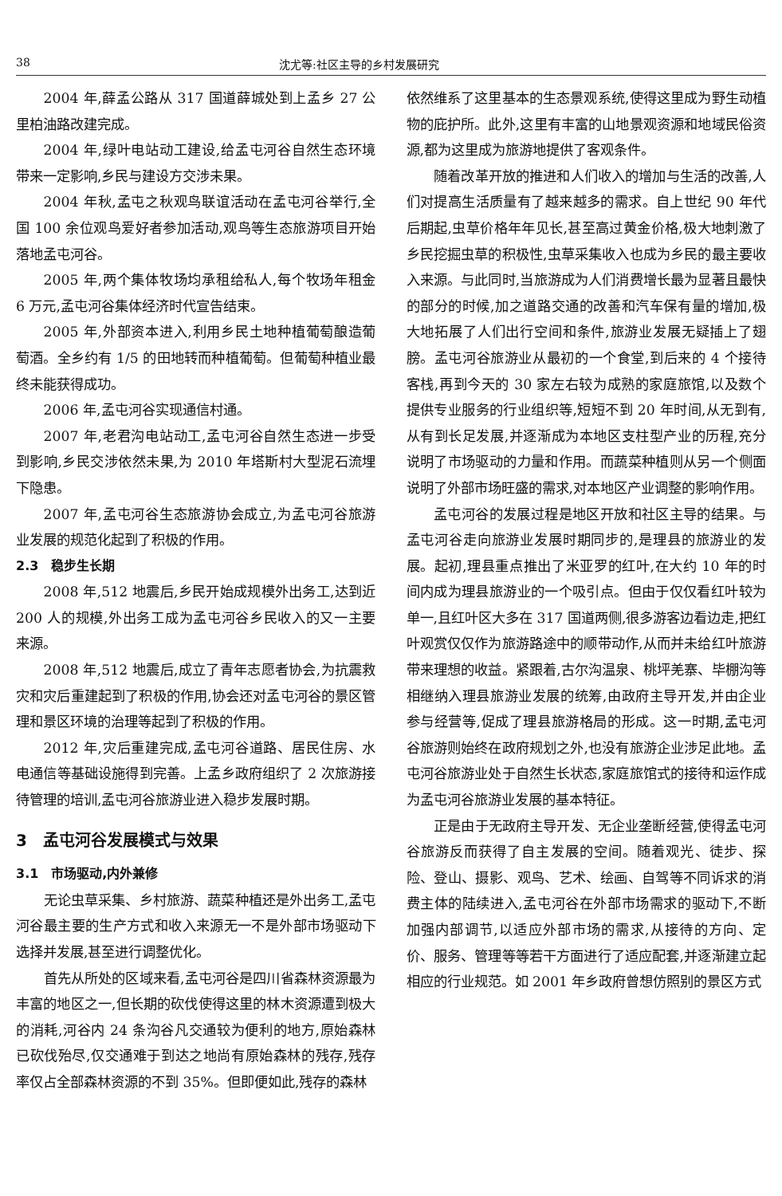38 沈尤等:社区主导的乡村发展研究
2004 年,薛孟公路从 317 国道薛城处到上孟乡 27 公里柏油路改建完成。
2004 年,绿叶电站动工建设,给孟屯河谷自然生态环境带来一定影响,乡民与建设方交涉未果。
2004 年秋,孟屯之秋观鸟联谊活动在孟屯河谷举行,全国 100 余位观鸟爱好者参加活动,观鸟等生态旅游项目开始落地孟屯河谷。
2005 年,两个集体牧场均承租给私人,每个牧场年租金 6 万元,孟屯河谷集体经济时代宣告结束。
2005 年,外部资本进入,利用乡民土地种植葡萄酿造葡萄酒。全乡约有 1/5 的田地转而种植葡萄。但葡萄种植业最终未能获得成功。
2006 年,孟屯河谷实现通信村通。
2007 年,老君沟电站动工,孟屯河谷自然生态进一步受到影响,乡民交涉依然未果,为 2010 年塔斯村大型泥石流埋下隐患。
2007 年,孟屯河谷生态旅游协会成立,为孟屯河谷旅游业发展的规范化起到了积极的作用。
2.3　稳步生长期
2008 年,512 地震后,乡民开始成规模外出务工,达到近 200 人的规模,外出务工成为孟屯河谷乡民收入的又一主要来源。
2008 年,512 地震后,成立了青年志愿者协会,为抗震救灾和灾后重建起到了积极的作用,协会还对孟屯河谷的景区管理和景区环境的治理等起到了积极的作用。
2012 年,灾后重建完成,孟屯河谷道路、居民住房、水电通信等基础设施得到完善。上孟乡政府组织了 2 次旅游接待管理的培训,孟屯河谷旅游业进入稳步发展时期。
3　孟屯河谷发展模式与效果
3.1　市场驱动,内外兼修
无论虫草采集、乡村旅游、蔬菜种植还是外出务工,孟屯河谷最主要的生产方式和收入来源无一不是外部市场驱动下选择并发展,甚至进行调整优化。
首先从所处的区域来看,孟屯河谷是四川省森林资源最为丰富的地区之一,但长期的砍伐使得这里的林木资源遭到极大的消耗,河谷内 24 条沟谷凡交通较为便利的地方,原始森林已砍伐殆尽,仅交通难于到达之地尚有原始森林的残存,残存率仅占全部森林资源的不到 35%。但即便如此,残存的森林
依然维系了这里基本的生态景观系统,使得这里成为野生动植物的庇护所。此外,这里有丰富的山地景观资源和地域民俗资源,都为这里成为旅游地提供了客观条件。
随着改革开放的推进和人们收入的增加与生活的改善,人们对提高生活质量有了越来越多的需求。自上世纪 90 年代后期起,虫草价格年年见长,甚至高过黄金价格,极大地刺激了乡民挖掘虫草的积极性,虫草采集收入也成为乡民的最主要收入来源。与此同时,当旅游成为人们消费增长最为显著且最快的部分的时候,加之道路交通的改善和汽车保有量的增加,极大地拓展了人们出行空间和条件,旅游业发展无疑插上了翅膀。孟屯河谷旅游业从最初的一个食堂,到后来的 4 个接待客栈,再到今天的 30 家左右较为成熟的家庭旅馆,以及数个提供专业服务的行业组织等,短短不到 20 年时间,从无到有,从有到长足发展,并逐渐成为本地区支柱型产业的历程,充分说明了市场驱动的力量和作用。而蔬菜种植则从另一个侧面说明了外部市场旺盛的需求,对本地区产业调整的影响作用。
孟屯河谷的发展过程是地区开放和社区主导的结果。与孟屯河谷走向旅游业发展时期同步的,是理县的旅游业的发展。起初,理县重点推出了米亚罗的红叶,在大约 10 年的时间内成为理县旅游业的一个吸引点。但由于仅仅看红叶较为单一,且红叶区大多在 317 国道两侧,很多游客边看边走,把红叶观赏仅仅作为旅游路途中的顺带动作,从而并未给红叶旅游带来理想的收益。紧跟着,古尔沟温泉、桃坪羌寨、毕棚沟等相继纳入理县旅游业发展的统筹,由政府主导开发,并由企业参与经营等,促成了理县旅游格局的形成。这一时期,孟屯河谷旅游则始终在政府规划之外,也没有旅游企业涉足此地。孟屯河谷旅游业处于自然生长状态,家庭旅馆式的接待和运作成为孟屯河谷旅游业发展的基本特征。
正是由于无政府主导开发、无企业垄断经营,使得孟屯河谷旅游反而获得了自主发展的空间。随着观光、徒步、探险、登山、摄影、观鸟、艺术、绘画、自驾等不同诉求的消费主体的陆续进入,孟屯河谷在外部市场需求的驱动下,不断加强内部调节,以适应外部市场的需求,从接待的方向、定价、服务、管理等等若干方面进行了适应配套,并逐渐建立起相应的行业规范。如 2001 年乡政府曾想仿照别的景区方式